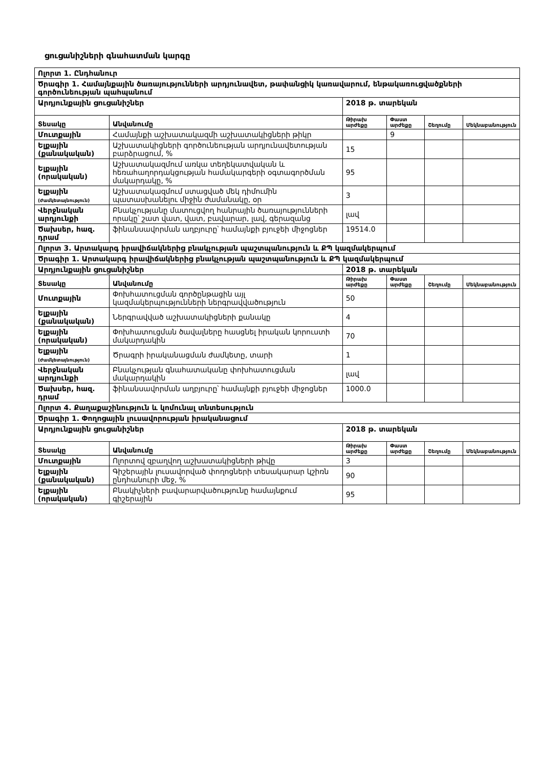ցուցանիշների գնահատման կարգը
| Ոլորտ 1. Ընդհանուր | | | | | |
| Ծրագիր 1. Համայնքային ծառայությունների արդյունավետ, թափանցիկ կառավարում, ենթակառուցվածքների գործունեության պահպանում | | | | | |
| Արդյունքային ցուցանիշներ | | 2018 թ. տարեկան | | | |
| Տեսակը | Անվանումը | Թիրախ արժեքը | Փաստ արժեքը | Շեղումը | Մեկնաբանություն |
| Մուտքային | Համայնքի աշխատակազմի աշխատակիցների թիկր | | 9 | | |
| Ելքային (քանակական) | Աշխատակիցների գործունեության արդյունավետության բարձրացում, % | 15 | | | |
| Ելքային (որակական) | Աշխատակազմում առկա տեղեկատվական և հեռահաղորդակցության համակարգերի օգտագործման մակարդակը, % | 95 | | | |
| Ելքային (ժամկետայնություն) | Աշխատակազմում ստացված մեկ դիմումին պատասխանելու միջին ժամանակը, օր | 3 | | | |
| Վերջնական արդյունքի | Բնակչությանը մատուցվող հանրային ծառայությունների որակը՝ շատ վատ, վատ, բավարար, լավ, գերազանց | լավ | | | |
| Ծախսեր, հազ. դրամ | ֆինանսավորման աղբյուրը՝ համայնքի բյուջեի միջոցներ | 19514.0 | | | |
| Ոլորտ 3. Արտակարգ իրավիճակներից բնակչության պաշտպանություն և ՔՊ կազմակերպում | | | | | |
| Ծրագիր 1. Արտակարգ իրավիճակներից բնակչության պաշտպանություն և ՔՊ կազմակերպում | | | | | |
| Արդյունքային ցուցանիշներ | | 2018 թ. տարեկան | | | |
| Տեսակը | Անվանումը | Թիրախ արժեքը | Փաստ արժեքը | Շեղումը | Մեկնաբանություն |
| Մուտքային | Փոխհատուցման գործընթացին այլ կազմակերպությունների ներգրավվածություն | 50 | | | |
| Ելքային (քանակական) | Ներգրավված աշխատակիցների քանակը | 4 | | | |
| Ելքային (որակական) | Փոխհատուցման ծավալները հասցնել իրական կորուստի մակարդակին | 70 | | | |
| Ելքային (ժամկետայնություն) | Ծրագրի իրականացման ժամկետը, տարի | 1 | | | |
| Վերջնական արդյունքի | Բնակչության գնահատականը փոխհատուցման մակարդակին | լավ | | | |
| Ծախսեր, հազ. դրամ | ֆինանսավորման աղբյուրը՝ համայնքի բյուջեի միջոցներ | 1000.0 | | | |
| Ոլորտ 4. Քաղաքաշինություն և կոմունալ տնտեսություն | | | | | |
| Ծրագիր 1. Փողոցային լուսավորության իրականացում | | | | | |
| Արդյունքային ցուցանիշներ | | 2018 թ. տարեկան | | | |
| Տեսակը | Անվանումը | Թիրախ արժեքը | Փաստ արժեքը | Շեղումը | Մեկնաբանություն |
| Մուտքային | Ոլորտով զբաղվող աշխատակիցների թիվը | 3 | | | |
| Ելքային (քանակական) | Գիշերային լուսավորված փողոցների տեսակարար կշիռն ընդհանուրի մեջ, % | 90 | | | |
| Ելքային (որակական) | Բնակիչների բավարարվածությունը համայնքում գիշերային | 95 | | | |